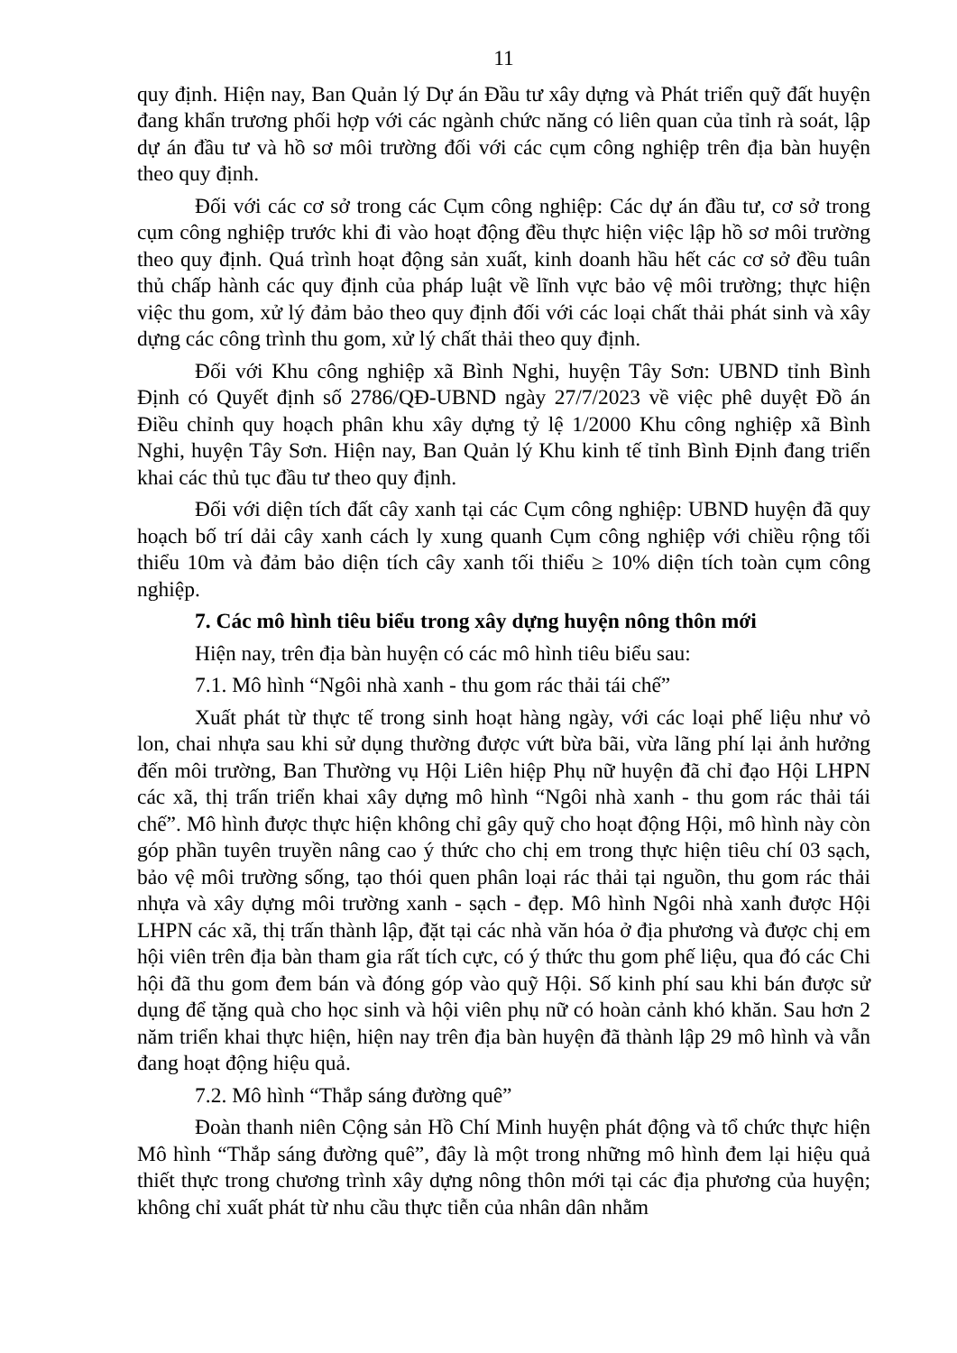11
quy định. Hiện nay, Ban Quản lý Dự án Đầu tư xây dựng và Phát triển quỹ đất huyện đang khẩn trương phối hợp với các ngành chức năng có liên quan của tỉnh rà soát, lập dự án đầu tư và hồ sơ môi trường đối với các cụm công nghiệp trên địa bàn huyện theo quy định.
Đối với các cơ sở trong các Cụm công nghiệp: Các dự án đầu tư, cơ sở trong cụm công nghiệp trước khi đi vào hoạt động đều thực hiện việc lập hồ sơ môi trường theo quy định. Quá trình hoạt động sản xuất, kinh doanh hầu hết các cơ sở đều tuân thủ chấp hành các quy định của pháp luật về lĩnh vực bảo vệ môi trường; thực hiện việc thu gom, xử lý đảm bảo theo quy định đối với các loại chất thải phát sinh và xây dựng các công trình thu gom, xử lý chất thải theo quy định.
Đối với Khu công nghiệp xã Bình Nghi, huyện Tây Sơn: UBND tỉnh Bình Định có Quyết định số 2786/QĐ-UBND ngày 27/7/2023 về việc phê duyệt Đồ án Điều chỉnh quy hoạch phân khu xây dựng tỷ lệ 1/2000 Khu công nghiệp xã Bình Nghi, huyện Tây Sơn. Hiện nay, Ban Quản lý Khu kinh tế tỉnh Bình Định đang triển khai các thủ tục đầu tư theo quy định.
Đối với diện tích đất cây xanh tại các Cụm công nghiệp: UBND huyện đã quy hoạch bố trí dải cây xanh cách ly xung quanh Cụm công nghiệp với chiều rộng tối thiểu 10m và đảm bảo diện tích cây xanh tối thiểu ≥ 10% diện tích toàn cụm công nghiệp.
7. Các mô hình tiêu biểu trong xây dựng huyện nông thôn mới
Hiện nay, trên địa bàn huyện có các mô hình tiêu biểu sau:
7.1. Mô hình “Ngôi nhà xanh - thu gom rác thải tái chế”
Xuất phát từ thực tế trong sinh hoạt hàng ngày, với các loại phế liệu như vỏ lon, chai nhựa sau khi sử dụng thường được vứt bừa bãi, vừa lãng phí lại ảnh hưởng đến môi trường, Ban Thường vụ Hội Liên hiệp Phụ nữ huyện đã chỉ đạo Hội LHPN các xã, thị trấn triển khai xây dựng mô hình “Ngôi nhà xanh - thu gom rác thải tái chế”. Mô hình được thực hiện không chỉ gây quỹ cho hoạt động Hội, mô hình này còn góp phần tuyên truyền nâng cao ý thức cho chị em trong thực hiện tiêu chí 03 sạch, bảo vệ môi trường sống, tạo thói quen phân loại rác thải tại nguồn, thu gom rác thải nhựa và xây dựng môi trường xanh - sạch - đẹp. Mô hình Ngôi nhà xanh được Hội LHPN các xã, thị trấn thành lập, đặt tại các nhà văn hóa ở địa phương và được chị em hội viên trên địa bàn tham gia rất tích cực, có ý thức thu gom phế liệu, qua đó các Chi hội đã thu gom đem bán và đóng góp vào quỹ Hội. Số kinh phí sau khi bán được sử dụng để tặng quà cho học sinh và hội viên phụ nữ có hoàn cảnh khó khăn. Sau hơn 2 năm triển khai thực hiện, hiện nay trên địa bàn huyện đã thành lập 29 mô hình và vẫn đang hoạt động hiệu quả.
7.2. Mô hình “Thắp sáng đường quê”
Đoàn thanh niên Cộng sản Hồ Chí Minh huyện phát động và tổ chức thực hiện Mô hình “Thắp sáng đường quê”, đây là một trong những mô hình đem lại hiệu quả thiết thực trong chương trình xây dựng nông thôn mới tại các địa phương của huyện; không chỉ xuất phát từ nhu cầu thực tiễn của nhân dân nhằm